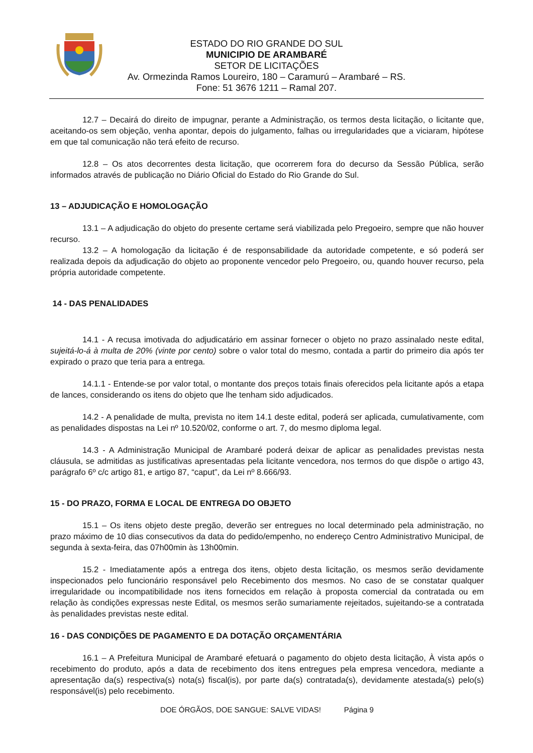ESTADO DO RIO GRANDE DO SUL
MUNICIPIO DE ARAMBARÉ
SETOR DE LICITAÇÕES
Av. Ormezinda Ramos Loureiro, 180 – Caramurú – Arambaré – RS.
Fone: 51 3676 1211 – Ramal 207.
12.7 – Decairá do direito de impugnar, perante a Administração, os termos desta licitação, o licitante que, aceitando-os sem objeção, venha apontar, depois do julgamento, falhas ou irregularidades que a viciaram, hipótese em que tal comunicação não terá efeito de recurso.
12.8 – Os atos decorrentes desta licitação, que ocorrerem fora do decurso da Sessão Pública, serão informados através de publicação no Diário Oficial do Estado do Rio Grande do Sul.
13 – ADJUDICAÇÃO E HOMOLOGAÇÃO
13.1 – A adjudicação do objeto do presente certame será viabilizada pelo Pregoeiro, sempre que não houver recurso.
13.2 – A homologação da licitação é de responsabilidade da autoridade competente, e só poderá ser realizada depois da adjudicação do objeto ao proponente vencedor pelo Pregoeiro, ou, quando houver recurso, pela própria autoridade competente.
14 - DAS PENALIDADES
14.1 - A recusa imotivada do adjudicatário em assinar fornecer o objeto no prazo assinalado neste edital, sujeitá-lo-á à multa de 20% (vinte por cento) sobre o valor total do mesmo, contada a partir do primeiro dia após ter expirado o prazo que teria para a entrega.
14.1.1 - Entende-se por valor total, o montante dos preços totais finais oferecidos pela licitante após a etapa de lances, considerando os itens do objeto que lhe tenham sido adjudicados.
14.2 - A penalidade de multa, prevista no item 14.1 deste edital, poderá ser aplicada, cumulativamente, com as penalidades dispostas na Lei nº 10.520/02, conforme o art. 7, do mesmo diploma legal.
14.3 - A Administração Municipal de Arambaré poderá deixar de aplicar as penalidades previstas nesta cláusula, se admitidas as justificativas apresentadas pela licitante vencedora, nos termos do que dispõe o artigo 43, parágrafo 6º c/c artigo 81, e artigo 87, “caput”, da Lei nº 8.666/93.
15 - DO PRAZO, FORMA E LOCAL DE ENTREGA DO OBJETO
15.1 – Os itens objeto deste pregão, deverão ser entregues no local determinado pela administração, no prazo máximo de 10 dias consecutivos da data do pedido/empenho, no endereço Centro Administrativo Municipal, de segunda à sexta-feira, das 07h00min às 13h00min.
15.2 - Imediatamente após a entrega dos itens, objeto desta licitação, os mesmos serão devidamente inspecionados pelo funcionário responsável pelo Recebimento dos mesmos. No caso de se constatar qualquer irregularidade ou incompatibilidade nos itens fornecidos em relação à proposta comercial da contratada ou em relação às condições expressas neste Edital, os mesmos serão sumariamente rejeitados, sujeitando-se a contratada às penalidades previstas neste edital.
16 - DAS CONDIÇÕES DE PAGAMENTO E DA DOTAÇÃO ORÇAMENTÁRIA
16.1 – A Prefeitura Municipal de Arambaré efetuará o pagamento do objeto desta licitação, À vista após o recebimento do produto, após a data de recebimento dos itens entregues pela empresa vencedora, mediante a apresentação da(s) respectiva(s) nota(s) fiscal(is), por parte da(s) contratada(s), devidamente atestada(s) pelo(s) responsável(is) pelo recebimento.
DOE ÓRGÃOS, DOE SANGUE: SALVE VIDAS! Página 9